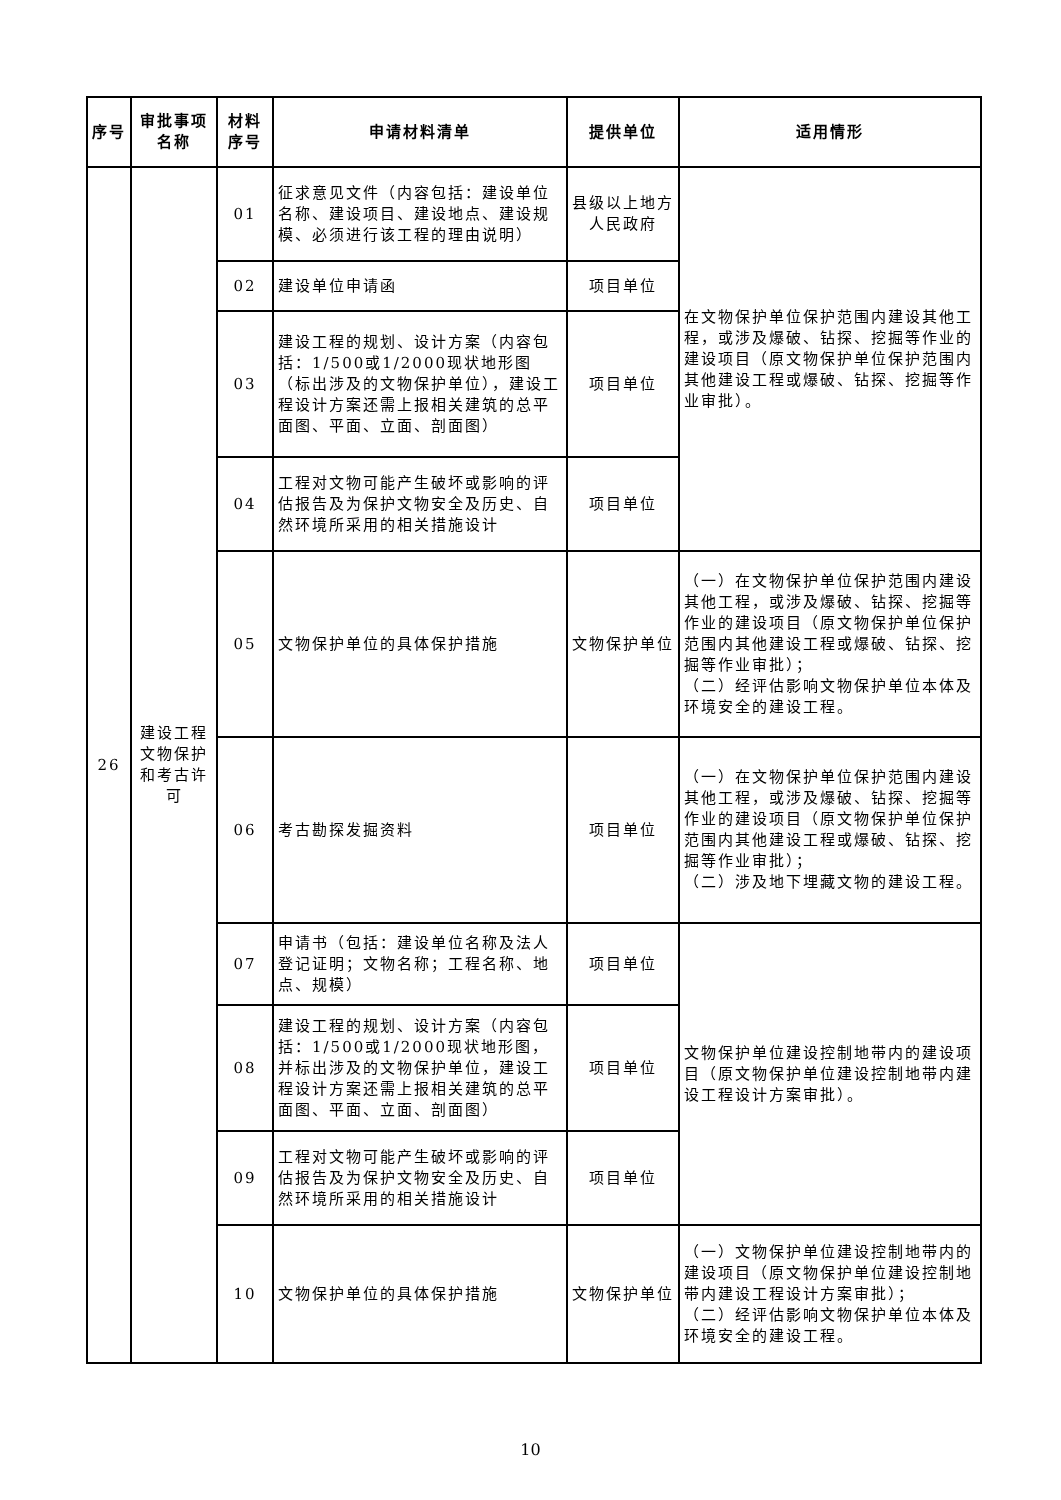| 序号 | 审批事项名称 | 材料序号 | 申请材料清单 | 提供单位 | 适用情形 |
| --- | --- | --- | --- | --- | --- |
| 26 | 建设工程文物保护和考古许可 | 01 | 征求意见文件（内容包括：建设单位名称、建设项目、建设地点、建设规模、必须进行该工程的理由说明） | 县级以上地方人民政府 | 在文物保护单位保护范围内建设其他工程，或涉及爆破、钻探、挖掘等作业的建设项目（原文物保护单位保护范围内其他建设工程或爆破、钻探、挖掘等作业审批）。 |
| | | 02 | 建设单位申请函 | 项目单位 | |
| | | 03 | 建设工程的规划、设计方案（内容包括：1/500或1/2000现状地形图（标出涉及的文物保护单位），建设工程设计方案还需上报相关建筑的总平面图、平面、立面、剖面图） | 项目单位 | |
| | | 04 | 工程对文物可能产生破坏或影响的评估报告及为保护文物安全及历史、自然环境所采用的相关措施设计 | 项目单位 | |
| | | 05 | 文物保护单位的具体保护措施 | 文物保护单位 | （一）在文物保护单位保护范围内建设其他工程，或涉及爆破、钻探、挖掘等作业的建设项目（原文物保护单位保护范围内其他建设工程或爆破、钻探、挖掘等作业审批）； （二）经评估影响文物保护单位本体及环境安全的建设工程。 |
| | | 06 | 考古勘探发掘资料 | 项目单位 | （一）在文物保护单位保护范围内建设其他工程，或涉及爆破、钻探、挖掘等作业的建设项目（原文物保护单位保护范围内其他建设工程或爆破、钻探、挖掘等作业审批）； （二）涉及地下埋藏文物的建设工程。 |
| | | 07 | 申请书（包括：建设单位名称及法人登记证明；文物名称；工程名称、地点、规模） | 项目单位 | 文物保护单位建设控制地带内的建设项目（原文物保护单位建设控制地带内建设工程设计方案审批）。 |
| | | 08 | 建设工程的规划、设计方案（内容包括：1/500或1/2000现状地形图，并标出涉及的文物保护单位，建设工程设计方案还需上报相关建筑的总平面图、平面、立面、剖面图） | 项目单位 | |
| | | 09 | 工程对文物可能产生破坏或影响的评估报告及为保护文物安全及历史、自然环境所采用的相关措施设计 | 项目单位 | |
| | | 10 | 文物保护单位的具体保护措施 | 文物保护单位 | （一）文物保护单位建设控制地带内的建设项目（原文物保护单位建设控制地带内建设工程设计方案审批）； （二）经评估影响文物保护单位本体及环境安全的建设工程。 |
10